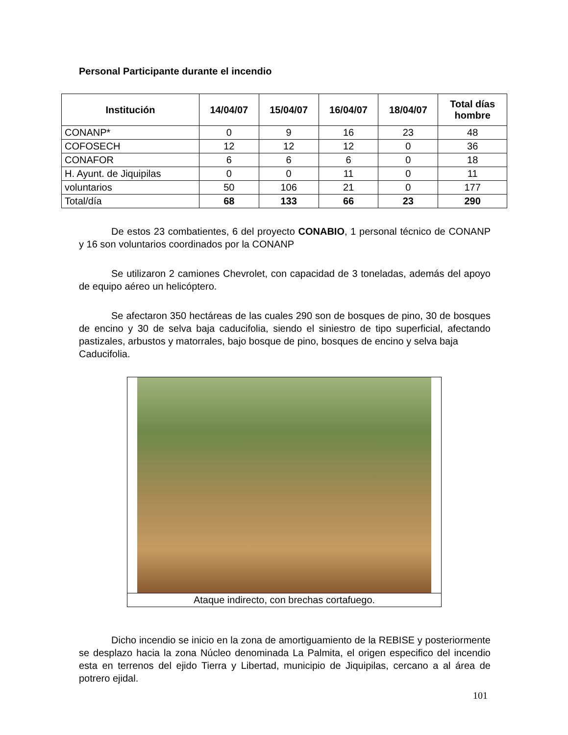Personal Participante durante el incendio
| Institución | 14/04/07 | 15/04/07 | 16/04/07 | 18/04/07 | Total días hombre |
| --- | --- | --- | --- | --- | --- |
| CONANP* | 0 | 9 | 16 | 23 | 48 |
| COFOSECH | 12 | 12 | 12 | 0 | 36 |
| CONAFOR | 6 | 6 | 6 | 0 | 18 |
| H. Ayunt. de Jiquipilas | 0 | 0 | 11 | 0 | 11 |
| voluntarios | 50 | 106 | 21 | 0 | 177 |
| Total/día | 68 | 133 | 66 | 23 | 290 |
De estos 23 combatientes, 6 del proyecto CONABIO, 1 personal técnico de CONANP y 16 son voluntarios coordinados por la CONANP
Se utilizaron 2 camiones Chevrolet, con capacidad de 3 toneladas, además del apoyo de equipo aéreo un helicóptero.
Se afectaron 350 hectáreas de las cuales 290 son de bosques de pino, 30 de bosques de encino y 30 de selva baja caducifolia, siendo el siniestro de tipo superficial, afectando pastizales, arbustos y matorrales, bajo bosque de pino, bosques de encino y selva baja
Caducifolia.
Ataque indirecto, con brechas cortafuego.
Dicho incendio se inicio en la zona de amortiguamiento de la REBISE y posteriormente se desplazo hacia la zona Núcleo denominada La Palmita, el origen especifico del incendio esta en terrenos del ejido Tierra y Libertad, municipio de Jiquipilas, cercano a al área de potrero ejidal.
101